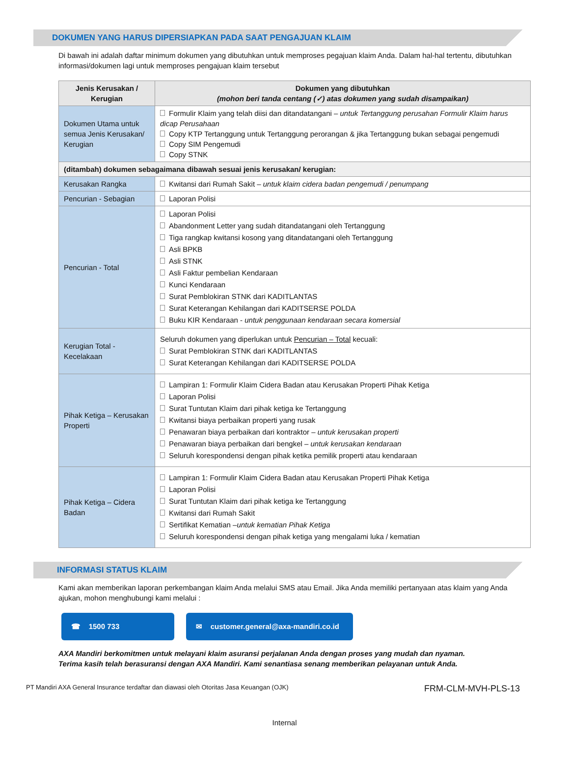DOKUMEN YANG HARUS DIPERSIAPKAN PADA SAAT PENGAJUAN KLAIM
Di bawah ini adalah daftar minimum dokumen yang dibutuhkan untuk memproses pegajuan klaim Anda. Dalam hal-hal tertentu, dibutuhkan informasi/dokumen lagi untuk memproses pengajuan klaim tersebut
| Jenis Kerusakan / Kerugian | Dokumen yang dibutuhkan (mohon beri tanda centang (✓) atas dokumen yang sudah disampaikan) |
| --- | --- |
| Dokumen Utama untuk semua Jenis Kerusakan/ Kerugian | Formulir Klaim yang telah diisi dan ditandatangani – untuk Tertanggung perusahan Formulir Klaim harus dicap Perusahaan Copy KTP Tertanggung untuk Tertanggung perorangan & jika Tertanggung bukan sebagai pengemudi Copy SIM Pengemudi Copy STNK |
| (ditambah) dokumen sebagaimana dibawah sesuai jenis kerusakan/ kerugian: | |
| Kerusakan Rangka | Kwitansi dari Rumah Sakit – untuk klaim cidera badan pengemudi / penumpang |
| Pencurian - Sebagian | Laporan Polisi |
| Pencurian - Total | Laporan Polisi Abandonment Letter yang sudah ditandatangani oleh Tertanggung Tiga rangkap kwitansi kosong yang ditandatangani oleh Tertanggung Asli BPKB Asli STNK Asli Faktur pembelian Kendaraan Kunci Kendaraan Surat Pemblokiran STNK dari KADITLANTAS Surat Keterangan Kehilangan dari KADITSERSE POLDA Buku KIR Kendaraan - untuk penggunaan kendaraan secara komersial |
| Kerugian Total - Kecelakaan | Seluruh dokumen yang diperlukan untuk Pencurian – Total kecuali: Surat Pemblokiran STNK dari KADITLANTAS Surat Keterangan Kehilangan dari KADITSERSE POLDA |
| Pihak Ketiga – Kerusakan Properti | Lampiran 1: Formulir Klaim Cidera Badan atau Kerusakan Properti Pihak Ketiga Laporan Polisi Surat Tuntutan Klaim dari pihak ketiga ke Tertanggung Kwitansi biaya perbaikan properti yang rusak Penawaran biaya perbaikan dari kontraktor – untuk kerusakan properti Penawaran biaya perbaikan dari bengkel – untuk kerusakan kendaraan Seluruh korespondensi dengan pihak ketika pemilik properti atau kendaraan |
| Pihak Ketiga – Cidera Badan | Lampiran 1: Formulir Klaim Cidera Badan atau Kerusakan Properti Pihak Ketiga Laporan Polisi Surat Tuntutan Klaim dari pihak ketiga ke Tertanggung Kwitansi dari Rumah Sakit Sertifikat Kematian – untuk kematian Pihak Ketiga Seluruh korespondensi dengan pihak ketiga yang mengalami luka / kematian |
INFORMASI STATUS KLAIM
Kami akan memberikan laporan perkembangan klaim Anda melalui SMS atau Email. Jika Anda memiliki pertanyaan atas klaim yang Anda ajukan, mohon menghubungi kami melalui :
☎ 1500 733 ✉ customer.general@axa-mandiri.co.id
AXA Mandiri berkomitmen untuk melayani klaim asuransi perjalanan Anda dengan proses yang mudah dan nyaman.
Terima kasih telah berasuransi dengan AXA Mandiri. Kami senantiasa senang memberikan pelayanan untuk Anda.
PT Mandiri AXA General Insurance terdaftar dan diawasi oleh Otoritas Jasa Keuangan (OJK) FRM-CLM-MVH-PLS-13
Internal